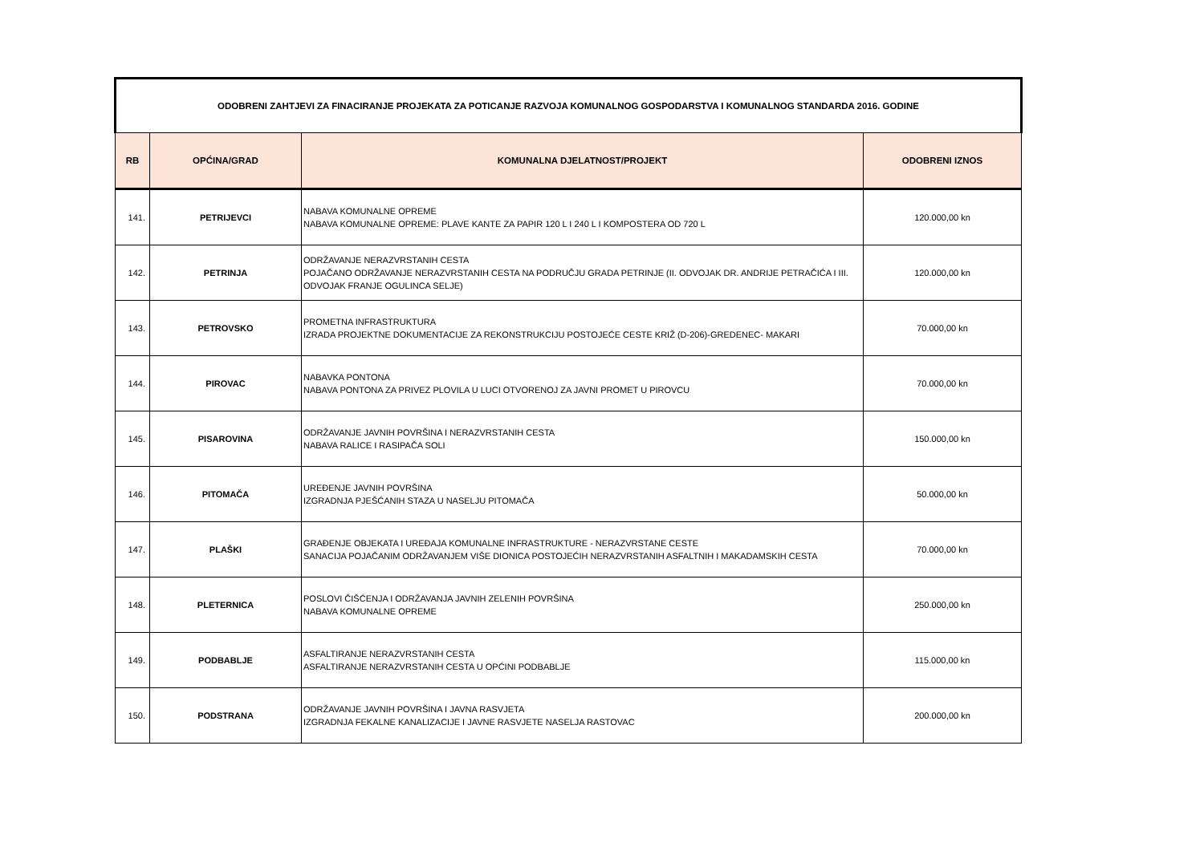| ODOBRENI ZAHTJEVI ZA FINACIRANJE PROJEKATA ZA POTICANJE RAZVOJA KOMUNALNOG GOSPODARSTVA I KOMUNALNOG STANDARDA 2016. GODINE | | | |
| RB | OPĆINA/GRAD | KOMUNALNA DJELATNOST/PROJEKT | ODOBRENI IZNOS |
| 141. | PETRIJEVCI | NABAVA KOMUNALNE OPREME NABAVA KOMUNALNE OPREME: PLAVE KANTE ZA PAPIR 120 L I 240 L I KOMPOSTERA OD 720 L | 120.000,00 kn |
| 142. | PETRINJA | ODRŽAVANJE NERAZVRSTANIH CESTA POJAČANO ODRŽAVANJE NERAZVRSTANIH CESTA NA PODRUČJU GRADA PETRINJE (II. ODVOJAK DR. ANDRIJE PETRAČIĆA I III. ODVOJAK FRANJE OGULINCA SELJE) | 120.000,00 kn |
| 143. | PETROVSKO | PROMETNA INFRASTRUKTURA IZRADA PROJEKTNE DOKUMENTACIJE ZA REKONSTRUKCIJU POSTOJEĆE CESTE KRIŽ (D-206)-GREDENEC- MAKARI | 70.000,00 kn |
| 144. | PIROVAC | NABAVKA PONTONA NABAVA PONTONA ZA PRIVEZ PLOVILA U LUCI OTVORENOJ ZA JAVNI PROMET U PIROVCU | 70.000,00 kn |
| 145. | PISAROVINA | ODRŽAVANJE JAVNIH POVRŠINA I NERAZVRSTANIH CESTA NABAVA RALICE I RASIPAČA SOLI | 150.000,00 kn |
| 146. | PITOMAČA | UREĐENJE JAVNIH POVRŠINA IZGRADNJA PJEŠĆANIH STAZA U NASELJU PITOMAČA | 50.000,00 kn |
| 147. | PLAŠKI | GRAĐENJE OBJEKATA I UREĐAJA KOMUNALNE INFRASTRUKTURE - NERAZVRSTANE CESTE SANACIJA POJAČANIM ODRŽAVANJEM VIŠE DIONICA POSTOJEĆIH NERAZVRSTANIH ASFALTNIH I MAKADAMSKIH CESTA | 70.000,00 kn |
| 148. | PLETERNICA | POSLOVI ČIŠĆENJA I ODRŽAVANJA JAVNIH ZELENIH POVRŠINA NABAVA KOMUNALNE OPREME | 250.000,00 kn |
| 149. | PODBABLJE | ASFALTIRANJE NERAZVRSTANIH CESTA ASFALTIRANJE NERAZVRSTANIH CESTA U OPĆINI PODBABLJE | 115.000,00 kn |
| 150. | PODSTRANA | ODRŽAVANJE JAVNIH POVRŠINA I JAVNA RASVJETA IZGRADNJA FEKALNE KANALIZACIJE I JAVNE RASVJETE NASELJA RASTOVAC | 200.000,00 kn |